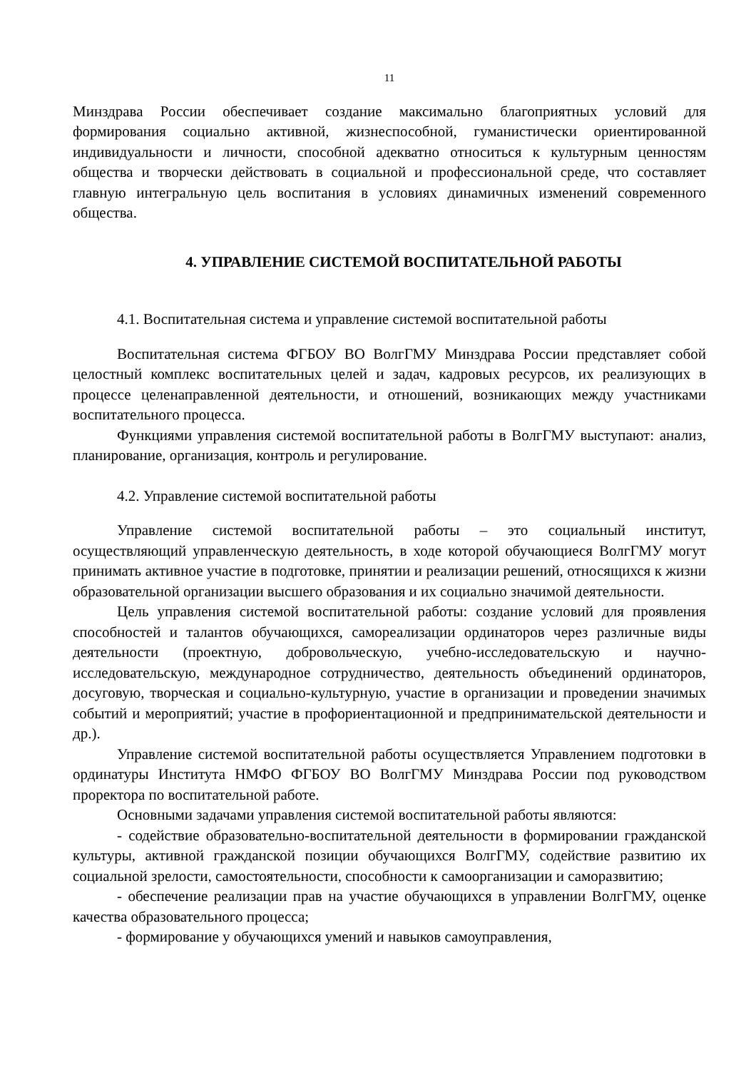11
Минздрава России обеспечивает создание максимально благоприятных условий для формирования социально активной, жизнеспособной, гуманистически ориентированной индивидуальности и личности, способной адекватно относиться к культурным ценностям общества и творчески действовать в социальной и профессиональной среде, что составляет главную интегральную цель воспитания в условиях динамичных изменений современного общества.
4. УПРАВЛЕНИЕ СИСТЕМОЙ ВОСПИТАТЕЛЬНОЙ РАБОТЫ
4.1. Воспитательная система и управление системой воспитательной работы
Воспитательная система ФГБОУ ВО ВолгГМУ Минздрава России представляет собой целостный комплекс воспитательных целей и задач, кадровых ресурсов, их реализующих в процессе целенаправленной деятельности, и отношений, возникающих между участниками воспитательного процесса.
Функциями управления системой воспитательной работы в ВолгГМУ выступают: анализ, планирование, организация, контроль и регулирование.
4.2. Управление системой воспитательной работы
Управление системой воспитательной работы – это социальный институт, осуществляющий управленческую деятельность, в ходе которой обучающиеся ВолгГМУ могут принимать активное участие в подготовке, принятии и реализации решений, относящихся к жизни образовательной организации высшего образования и их социально значимой деятельности.
Цель управления системой воспитательной работы: создание условий для проявления способностей и талантов обучающихся, самореализации ординаторов через различные виды деятельности (проектную, добровольческую, учебно-исследовательскую и научно-исследовательскую, международное сотрудничество, деятельность объединений ординаторов, досуговую, творческая и социально-культурную, участие в организации и проведении значимых событий и мероприятий; участие в профориентационной и предпринимательской деятельности и др.).
Управление системой воспитательной работы осуществляется Управлением подготовки в ординатуры Института НМФО ФГБОУ ВО ВолгГМУ Минздрава России под руководством проректора по воспитательной работе.
Основными задачами управления системой воспитательной работы являются:
- содействие образовательно-воспитательной деятельности в формировании гражданской культуры, активной гражданской позиции обучающихся ВолгГМУ, содействие развитию их социальной зрелости, самостоятельности, способности к самоорганизации и саморазвитию;
- обеспечение реализации прав на участие обучающихся в управлении ВолгГМУ, оценке качества образовательного процесса;
- формирование у обучающихся умений и навыков самоуправления,